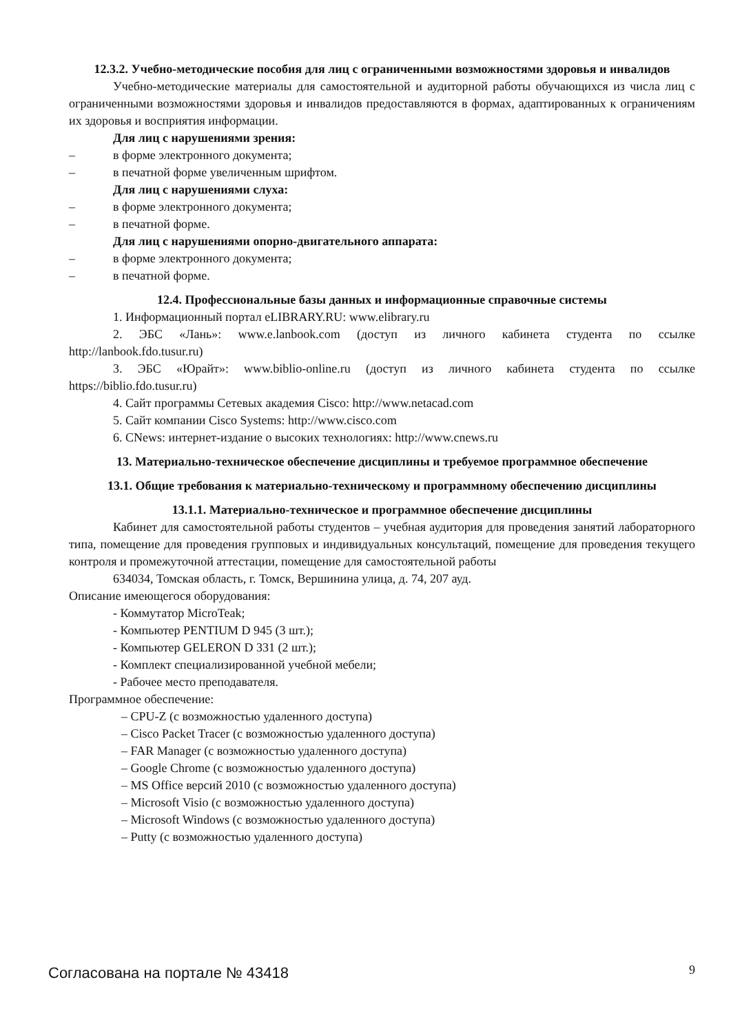12.3.2. Учебно-методические пособия для лиц с ограниченными возможностями здоровья и инвалидов
Учебно-методические материалы для самостоятельной и аудиторной работы обучающихся из числа лиц с ограниченными возможностями здоровья и инвалидов предоставляются в формах, адаптированных к ограничениям их здоровья и восприятия информации.
Для лиц с нарушениями зрения:
– в форме электронного документа;
– в печатной форме увеличенным шрифтом.
Для лиц с нарушениями слуха:
– в форме электронного документа;
– в печатной форме.
Для лиц с нарушениями опорно-двигательного аппарата:
– в форме электронного документа;
– в печатной форме.
12.4. Профессиональные базы данных и информационные справочные системы
1. Информационный портал eLIBRARY.RU: www.elibrary.ru
2. ЭБС «Лань»: www.e.lanbook.com (доступ из личного кабинета студента по ссылке http://lanbook.fdo.tusur.ru)
3. ЭБС «Юрайт»: www.biblio-online.ru (доступ из личного кабинета студента по ссылке https://biblio.fdo.tusur.ru)
4. Сайт программы Сетевых академия Cisco: http://www.netacad.com
5. Сайт компании Cisco Systems: http://www.cisco.com
6. CNews: интернет-издание о высоких технологиях: http://www.cnews.ru
13. Материально-техническое обеспечение дисциплины и требуемое программное обеспечение
13.1. Общие требования к материально-техническому и программному обеспечению дисциплины
13.1.1. Материально-техническое и программное обеспечение дисциплины
Кабинет для самостоятельной работы студентов – учебная аудитория для проведения занятий лабораторного типа, помещение для проведения групповых и индивидуальных консультаций, помещение для проведения текущего контроля и промежуточной аттестации, помещение для самостоятельной работы
634034, Томская область, г. Томск, Вершинина улица, д. 74, 207 ауд.
Описание имеющегося оборудования:
- Коммутатор MicroTeak;
- Компьютер PENTIUM D 945 (3 шт.);
- Компьютер GELERON D 331 (2 шт.);
- Комплект специализированной учебной мебели;
- Рабочее место преподавателя.
Программное обеспечение:
– CPU-Z (с возможностью удаленного доступа)
– Cisco Packet Tracer (с возможностью удаленного доступа)
– FAR Manager (с возможностью удаленного доступа)
– Google Chrome (с возможностью удаленного доступа)
– MS Office версий 2010 (с возможностью удаленного доступа)
– Microsoft Visio (с возможностью удаленного доступа)
– Microsoft Windows (с возможностью удаленного доступа)
– Putty (с возможностью удаленного доступа)
Согласована на портале № 43418 9